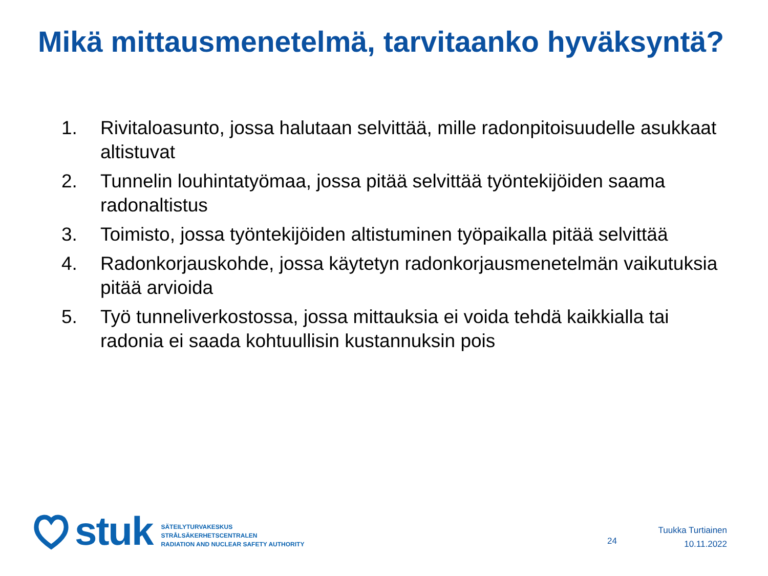Mikä mittausmenetelmä, tarvitaanko hyväksyntä?
1. Rivitaloasunto, jossa halutaan selvittää, mille radonpitoisuudelle asukkaat altistuvat
2. Tunnelin louhintatyömaa, jossa pitää selvittää työntekijöiden saama radonaltistus
3. Toimisto, jossa työntekijöiden altistuminen työpaikalla pitää selvittää
4. Radonkorjauskohde, jossa käytetyn radonkorjausmenetelmän vaikutuksia pitää arvioida
5. Työ tunneliverkostossa, jossa mittauksia ei voida tehdä kaikkialla tai radonia ei saada kohtuullisin kustannuksin pois
stuk
SÄTEILYTURVAKESKUS
STRÅLSÄKERHETSCENTRALEN
RADIATION AND NUCLEAR SAFETY AUTHORITY
24
Tuukka Turtiainen
10.11.2022